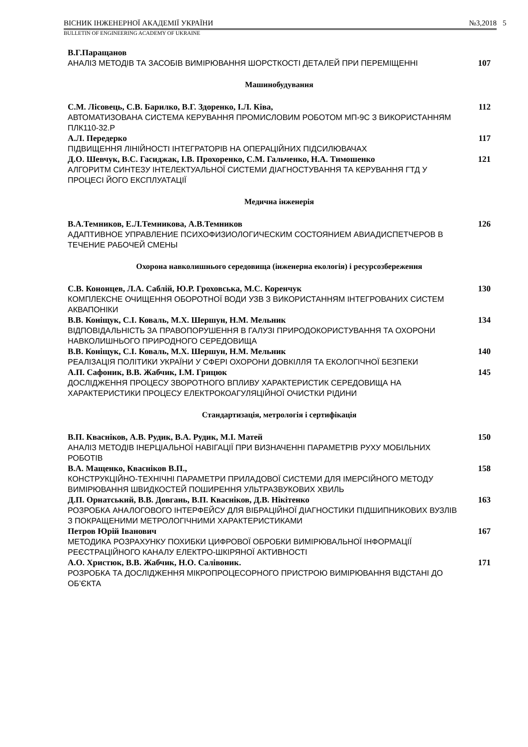ВІСНИК ІНЖЕНЕРНОЇ АКАДЕМІЇ УКРАЇНИ №3,2018
BULLETIN OF ENGINEERING ACADEMY OF UKRAINE
5
В.Г.Паращанов
АНАЛІЗ МЕТОДІВ ТА ЗАСОБІВ ВИМІРЮВАННЯ ШОРСТКОСТІ ДЕТАЛЕЙ ПРИ ПЕРЕМІЩЕННІ
107
Машинобудування
С.М. Лісовець, С.В. Барилко, В.Г. Здоренко, І.Л. Ківа,
АВТОМАТИЗОВАНА СИСТЕМА КЕРУВАННЯ ПРОМИСЛОВИМ РОБОТОМ МП-9С З ВИКОРИСТАННЯМ ПЛК110-32.Р
112
А.Л. Передерко
ПІДВИЩЕННЯ ЛІНІЙНОСТІ ІНТЕГРАТОРІВ НА ОПЕРАЦІЙНИХ ПІДСИЛЮВАЧАХ
117
Д.О. Шевчук, В.С. Гасиджак, І.В. Прохоренко, С.М. Гальченко, Н.А. Тимошенко
АЛГОРИТМ СИНТЕЗУ ІНТЕЛЕКТУАЛЬНОЇ СИСТЕМИ ДІАГНОСТУВАННЯ ТА КЕРУВАННЯ ГТД У ПРОЦЕСІ ЙОГО ЕКСПЛУАТАЦІЇ
121
Медична інженерія
В.А.Темников, Е.Л.Темникова, А.В.Темников
АДАПТИВНОЕ УПРАВЛЕНИЕ ПСИХОФИЗИОЛОГИЧЕСКИМ СОСТОЯНИЕМ АВИАДИСПЕТЧЕРОВ В ТЕЧЕНИЕ РАБОЧЕЙ СМЕНЫ
126
Охорона навколишнього середовища (інженерна екологія) і ресурсозбереження
С.В. Кононцев, Л.А. Саблій, Ю.Р. Гроховська, М.С. Коренчук
КОМПЛЕКСНЕ ОЧИЩЕННЯ ОБОРОТНОЇ ВОДИ УЗВ З ВИКОРИСТАННЯМ ІНТЕГРОВАНИХ СИСТЕМ АКВАПОНІКИ
130
В.В. Коніщук, С.І. Коваль, М.Х. Шершун, Н.М. Мельник
ВІДПОВІДАЛЬНІСТЬ ЗА ПРАВОПОРУШЕННЯ В ГАЛУЗІ ПРИРОДОКОРИСТУВАННЯ ТА ОХОРОНИ НАВКОЛИШНЬОГО ПРИРОДНОГО СЕРЕДОВИЩА
134
В.В. Коніщук, С.І. Коваль, М.Х. Шершун, Н.М. Мельник
РЕАЛІЗАЦІЯ ПОЛІТИКИ УКРАЇНИ У СФЕРІ ОХОРОНИ ДОВКІЛЛЯ ТА ЕКОЛОГІЧНОЇ БЕЗПЕКИ
140
А.П. Сафоник, В.В. Жабчик, І.М. Грицюк
ДОСЛІДЖЕННЯ ПРОЦЕСУ ЗВОРОТНОГО ВПЛИВУ ХАРАКТЕРИСТИК СЕРЕДОВИЩА НА ХАРАКТЕРИСТИКИ ПРОЦЕСУ ЕЛЕКТРОКОАГУЛЯЦІЙНОЇ ОЧИСТКИ РІДИНИ
145
Стандартизація, метрологія і сертифікація
В.П. Кваснiков, А.В. Рудик, В.А. Рудик, М.І. Матей
АНАЛІЗ МЕТОДІВ ІНЕРЦІАЛЬНОЇ НАВІГАЦІЇ ПРИ ВИЗНАЧЕННІ ПАРАМЕТРІВ РУХУ МОБІЛЬНИХ РОБОТІВ
150
В.А. Мащенко, Кваснiков В.П.,
КОНСТРУКЦІЙНО-ТЕХНІЧНІ ПАРАМЕТРИ ПРИЛАДОВОЇ СИСТЕМИ ДЛЯ ІМЕРСІЙНОГО МЕТОДУ ВИМІРЮВАННЯ ШВИДКОСТЕЙ ПОШИРЕННЯ УЛЬТРАЗВУКОВИХ ХВИЛЬ
158
Д.П. Орнатський, В.В. Довгань, В.П. Кваснiков, Д.В. Нікітенко
РОЗРОБКА АНАЛОГОВОГО ІНТЕРФЕЙСУ ДЛЯ ВІБРАЦІЙНОЇ ДІАГНОСТИКИ ПІДШИПНИКОВИХ ВУЗЛІВ З ПОКРАЩЕНИМИ МЕТРОЛОГІЧНИМИ ХАРАКТЕРИСТИКАМИ
163
Петров Юрій Іванович
МЕТОДИКА РОЗРАХУНКУ ПОХИБКИ ЦИФРОВОЇ ОБРОБКИ ВИМІРЮВАЛЬНОЇ ІНФОРМАЦІЇ РЕЄСТРАЦІЙНОГО КАНАЛУ ЕЛЕКТРО-ШКІРЯНОЇ АКТИВНОСТІ
167
А.О. Христюк, В.В. Жабчик, Н.О. Салівоник.
РОЗРОБКА ТА ДОСЛІДЖЕННЯ МІКРОПРОЦЕСОРНОГО ПРИСТРОЮ ВИМІРЮВАННЯ ВІДСТАНІ ДО ОБ’ЄКТА
171